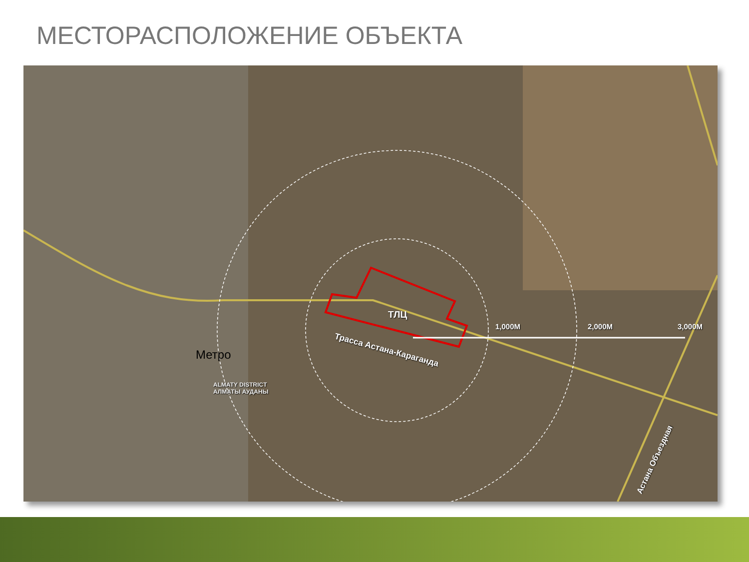МЕСТОРАСПОЛОЖЕНИЕ ОБЪЕКТА
ТЛЦ
1,000M 2,000M 3,000M
Трасса Астана-Караганда
Метро
ALMATY DISTRICT
АЛМАТЫ АУДАНЫ
Астана Объездная